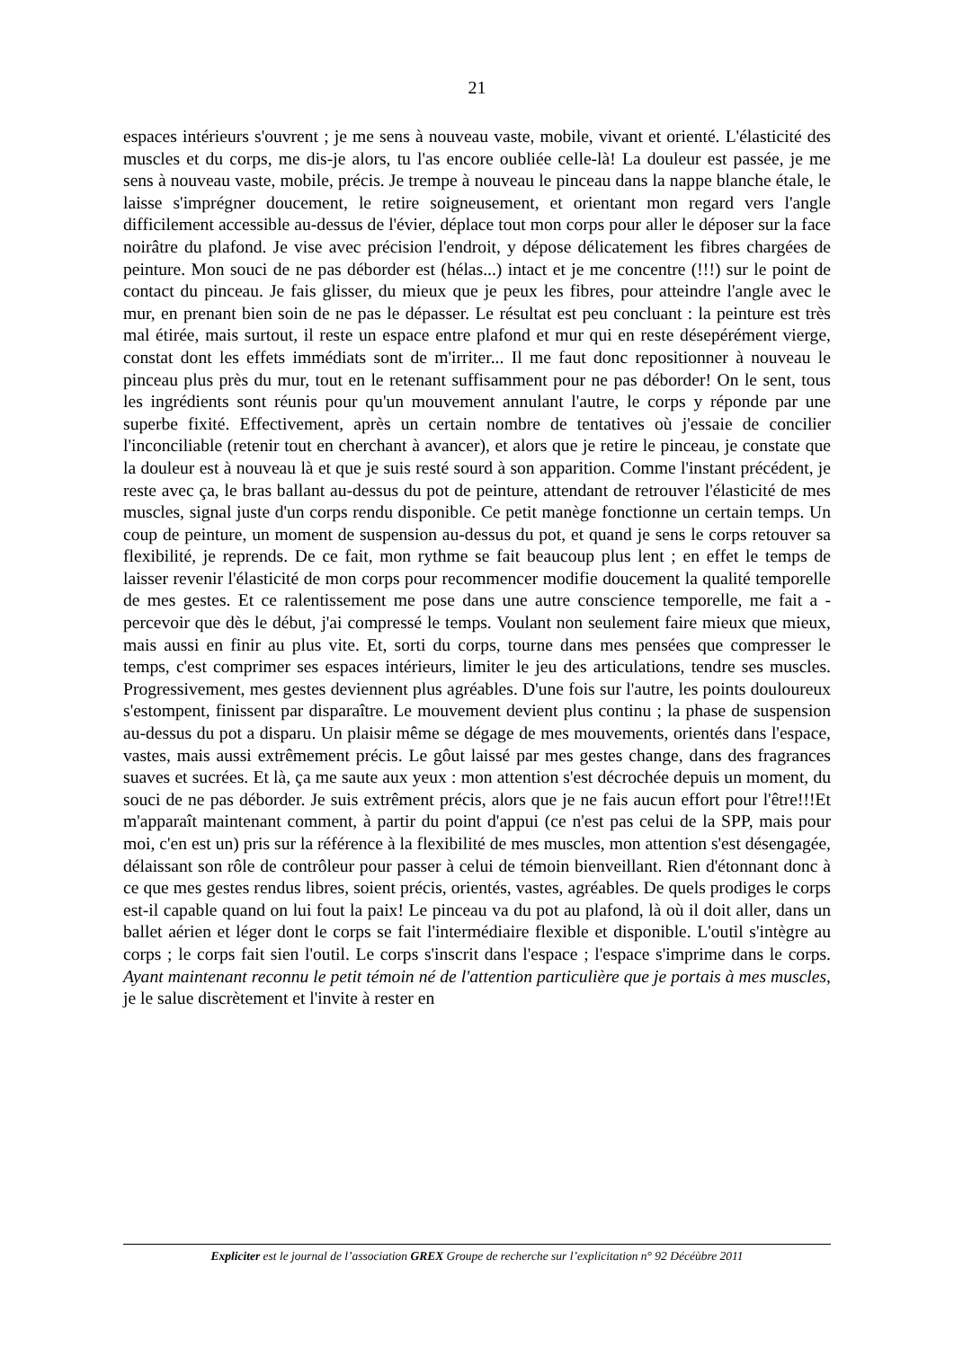21
espaces intérieurs s'ouvrent ; je me sens à nouveau vaste, mobile, vivant et orienté. L'élasticité des muscles et du corps, me dis-je alors, tu l'as encore oubliée celle-là! La douleur est passée, je me sens à nouveau vaste, mobile, précis. Je trempe à nouveau le pinceau dans la nappe blanche étale, le laisse s'imprégner doucement, le retire soigneusement, et orientant mon regard vers l'angle difficilement accessible au-dessus de l'évier, déplace tout mon corps pour aller le déposer sur la face noirâtre du plafond. Je vise avec précision l'endroit, y dépose délicatement les fibres chargées de peinture. Mon souci de ne pas déborder est (hélas...) intact et je me concentre (!!!) sur le point de contact du pinceau. Je fais glisser, du mieux que je peux les fibres, pour atteindre l'angle avec le mur, en prenant bien soin de ne pas le dépasser. Le résultat est peu concluant : la peinture est très mal étirée, mais surtout, il reste un espace entre plafond et mur qui en reste désepérément vierge, constat dont les effets immédiats sont de m'irriter... Il me faut donc repositionner à nouveau le pinceau plus près du mur, tout en le retenant suffisamment pour ne pas déborder! On le sent, tous les ingrédients sont réunis pour qu'un mouvement annulant l'autre, le corps y réponde par une superbe fixité. Effectivement, après un certain nombre de tentatives où j'essaie de concilier l'inconciliable (retenir tout en cherchant à avancer), et alors que je retire le pinceau, je constate que la douleur est à nouveau là et que je suis resté sourd à son apparition. Comme l'instant précédent, je reste avec ça, le bras ballant au-dessus du pot de peinture, attendant de retrouver l'élasticité de mes muscles, signal juste d'un corps rendu disponible. Ce petit manège fonctionne un certain temps. Un coup de peinture, un moment de suspension au-dessus du pot, et quand je sens le corps retouver sa flexibilité, je reprends. De ce fait, mon rythme se fait beaucoup plus lent ; en effet le temps de laisser revenir l'élasticité de mon corps pour recommencer modifie doucement la qualité temporelle de mes gestes. Et ce ralentissement me pose dans une autre conscience temporelle, me fait a - percevoir que dès le début, j'ai compressé le temps. Voulant non seulement faire mieux que mieux, mais aussi en finir au plus vite. Et, sorti du corps, tourne dans mes pensées que compresser le temps, c'est comprimer ses espaces intérieurs, limiter le jeu des articulations, tendre ses muscles. Progressivement, mes gestes deviennent plus agréables. D'une fois sur l'autre, les points douloureux s'estompent, finissent par disparaître. Le mouvement devient plus continu ; la phase de suspension au-dessus du pot a disparu. Un plaisir même se dégage de mes mouvements, orientés dans l'espace, vastes, mais aussi extrêmement précis. Le gôut laissé par mes gestes change, dans des fragrances suaves et sucrées. Et là, ça me saute aux yeux : mon attention s'est décrochée depuis un moment, du souci de ne pas déborder. Je suis extrêment précis, alors que je ne fais aucun effort pour l'être!!!Et m'apparaît maintenant comment, à partir du point d'appui (ce n'est pas celui de la SPP, mais pour moi, c'en est un) pris sur la référence à la flexibilité de mes muscles, mon attention s'est désengagée, délaissant son rôle de contrôleur pour passer à celui de témoin bienveillant. Rien d'étonnant donc à ce que mes gestes rendus libres, soient précis, orientés, vastes, agréables. De quels prodiges le corps est-il capable quand on lui fout la paix! Le pinceau va du pot au plafond, là où il doit aller, dans un ballet aérien et léger dont le corps se fait l'intermédiaire flexible et disponible. L'outil s'intègre au corps ; le corps fait sien l'outil. Le corps s'inscrit dans l'espace ; l'espace s'imprime dans le corps. Ayant maintenant reconnu le petit témoin né de l'attention particulière que je portais à mes muscles, je le salue discrètement et l'invite à rester en
Expliciter est le journal de l’association GREX Groupe de recherche sur l’explicitation n° 92 Décéùbre 2011